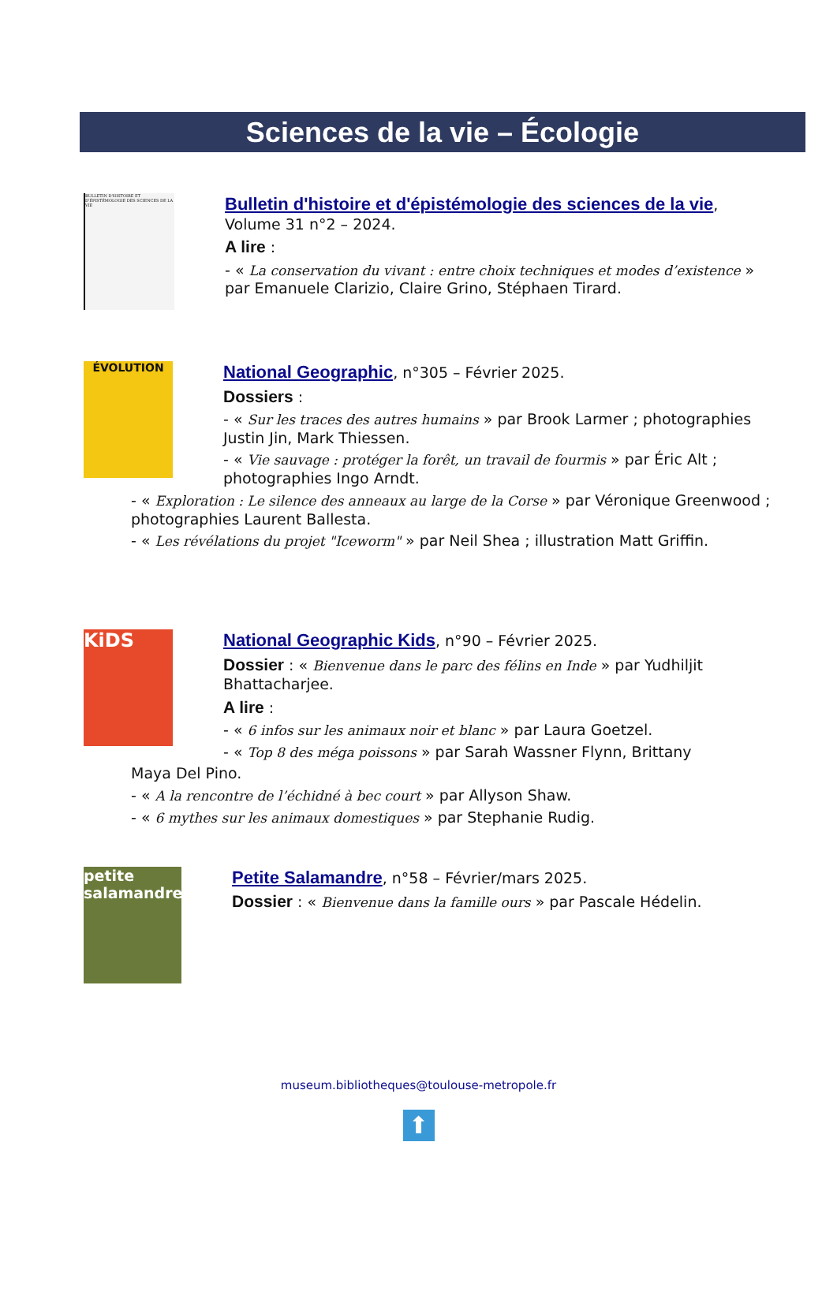Sciences de la vie – Écologie
BULLETIN D'HISTOIRE ET D'ÉPISTÉMOLOGIE DES SCIENCES DE LA VIE
Bulletin d'histoire et d'épistémologie des sciences de la vie, Volume 31 n°2 – 2024.
A lire :
- « La conservation du vivant : entre choix techniques et modes d’existence » par Emanuele Clarizio, Claire Grino, Stéphaen Tirard.
ÉVOLUTION
National Geographic, n°305 – Février 2025.
Dossiers :
- « Sur les traces des autres humains » par Brook Larmer ; photographies Justin Jin, Mark Thiessen.
- « Vie sauvage : protéger la forêt, un travail de fourmis » par Éric Alt ; photographies Ingo Arndt.
- « Exploration : Le silence des anneaux au large de la Corse » par Véronique Greenwood ; photographies Laurent Ballesta.
- « Les révélations du projet "Iceworm" » par Neil Shea ; illustration Matt Griffin.
KiDS
National Geographic Kids, n°90 – Février 2025.
Dossier : « Bienvenue dans le parc des félins en Inde » par Yudhiljit Bhattacharjee.
A lire :
- « 6 infos sur les animaux noir et blanc » par Laura Goetzel.
- « Top 8 des méga poissons » par Sarah Wassner Flynn, Brittany
Maya Del Pino.
- « A la rencontre de l’échidné à bec court » par Allyson Shaw.
- « 6 mythes sur les animaux domestiques » par Stephanie Rudig.
petite salamandre
Petite Salamandre, n°58 – Février/mars 2025.
Dossier : « Bienvenue dans la famille ours » par Pascale Hédelin.
museum.bibliotheques@toulouse-metropole.fr
⬆